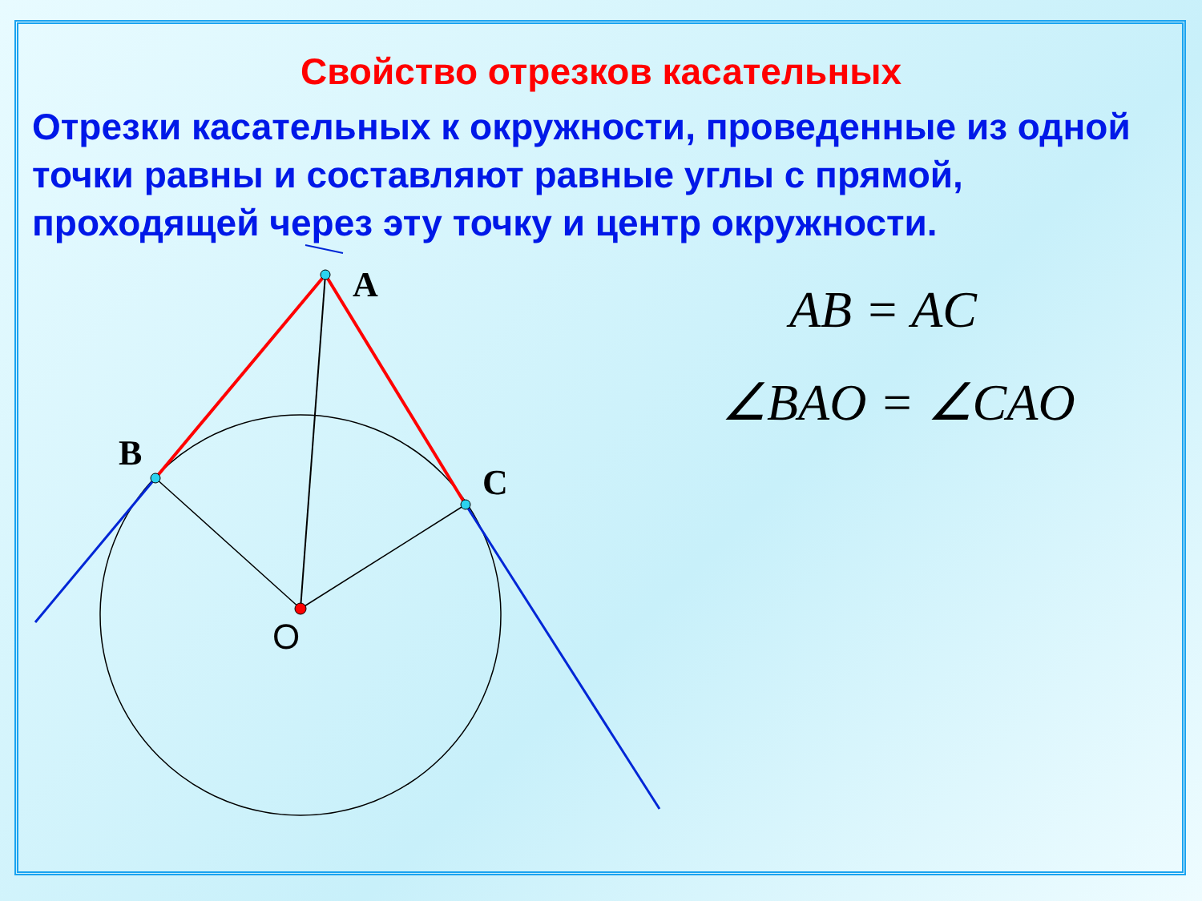Свойство отрезков касательных
Отрезки касательных к окружности, проведенные из одной точки равны и составляют равные углы с прямой, проходящей через эту точку и центр окружности.
A
B
C
O
AB = AC
∠BAO = ∠CAO